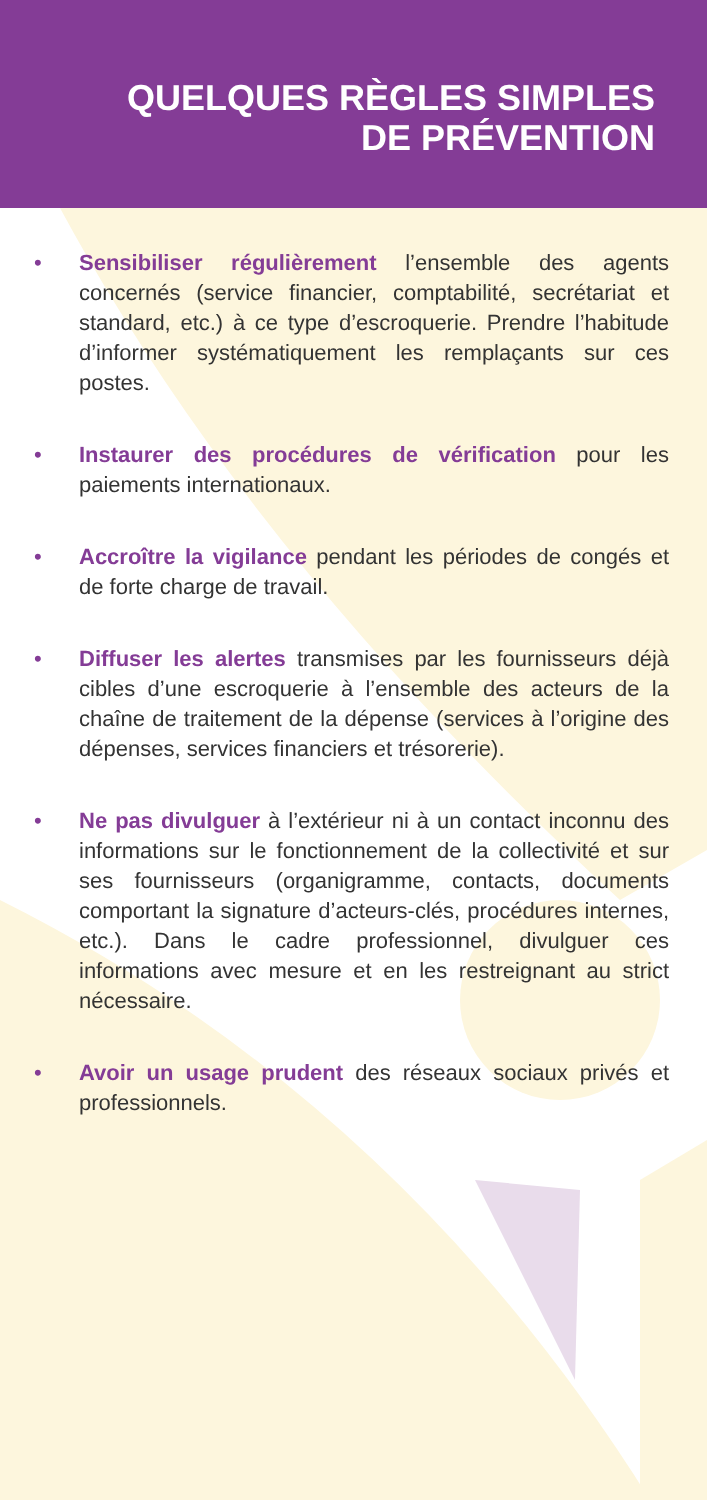QUELQUES RÈGLES SIMPLES
DE PRÉVENTION
• Sensibiliser régulièrement l’ensemble des agents concernés (service financier, comptabilité, secrétariat et standard, etc.) à ce type d’escroquerie. Prendre l’habitude d’informer systématiquement les remplaçants sur ces postes.
• Instaurer des procédures de vérification pour les paiements internationaux.
• Accroître la vigilance pendant les périodes de congés et de forte charge de travail.
• Diffuser les alertes transmises par les fournisseurs déjà cibles d’une escroquerie à l’ensemble des acteurs de la chaîne de traitement de la dépense (services à l’origine des dépenses, services financiers et trésorerie).
• Ne pas divulguer à l’extérieur ni à un contact inconnu des informations sur le fonctionnement de la collectivité et sur ses fournisseurs (organigramme, contacts, documents comportant la signature d’acteurs-clés, procédures internes, etc.). Dans le cadre professionnel, divulguer ces informations avec mesure et en les restreignant au strict nécessaire.
• Avoir un usage prudent des réseaux sociaux privés et professionnels.